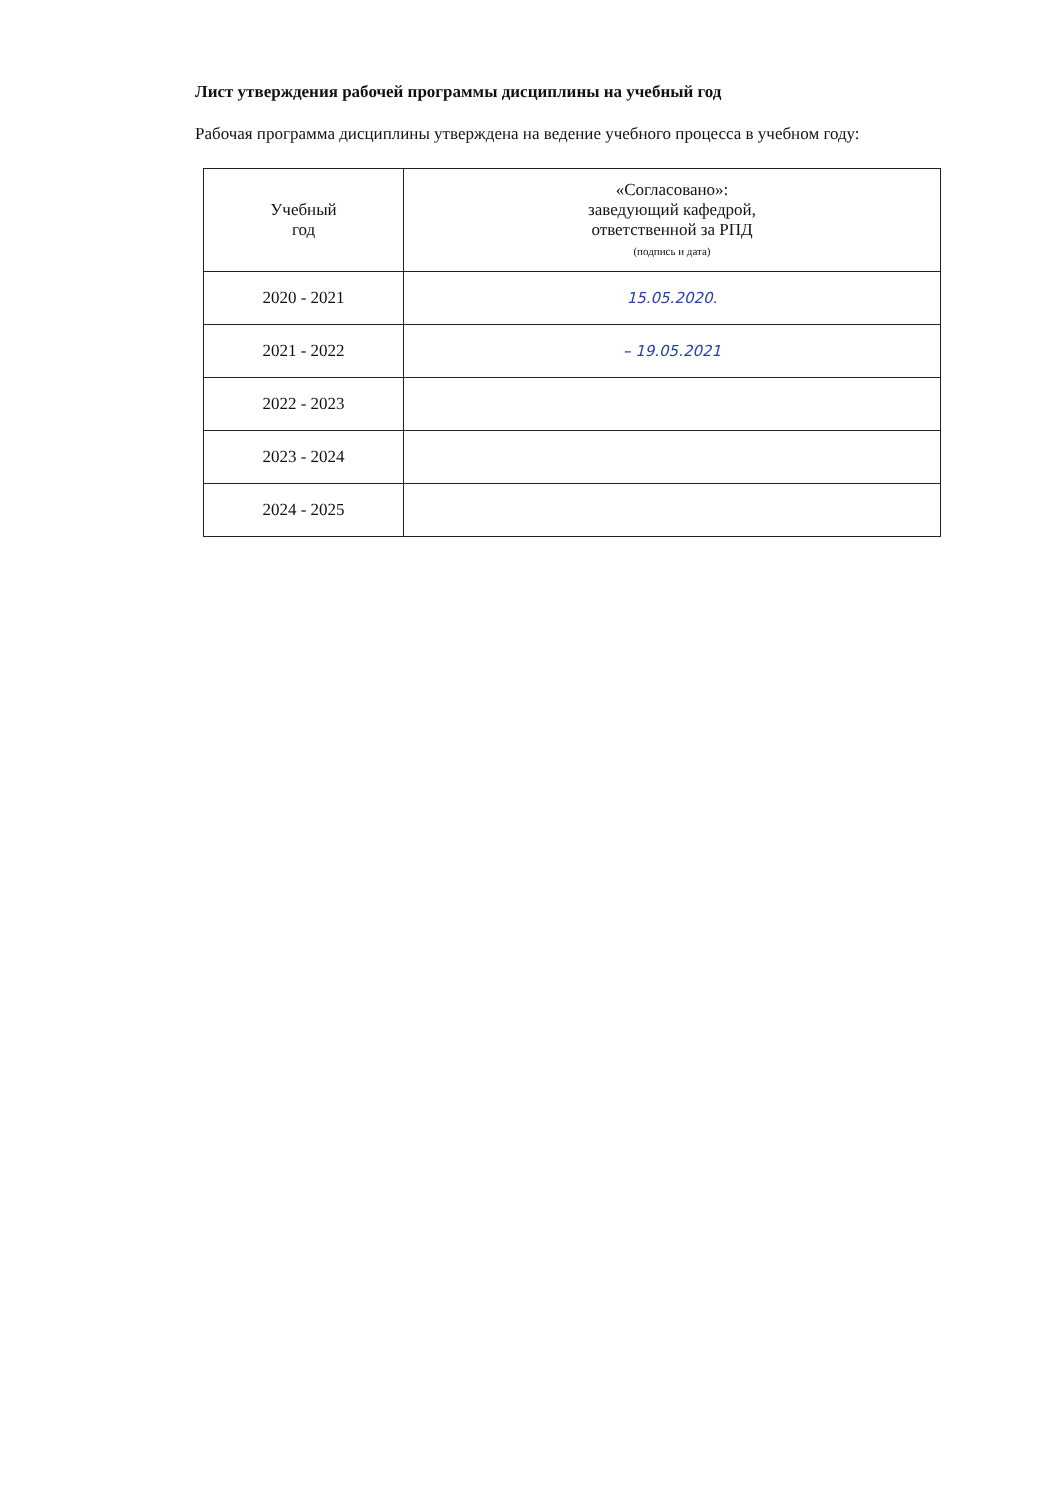Лист утверждения рабочей программы дисциплины на учебный год
Рабочая программа дисциплины утверждена на ведение учебного процесса в учебном году:
| Учебный год | «Согласовано»: заведующий кафедрой, ответственной за РПД (подпись и дата) |
| --- | --- |
| 2020 - 2021 | 15.05.2020. |
| 2021 - 2022 | – 19.05.2021 |
| 2022 - 2023 | |
| 2023 - 2024 | |
| 2024 - 2025 | |